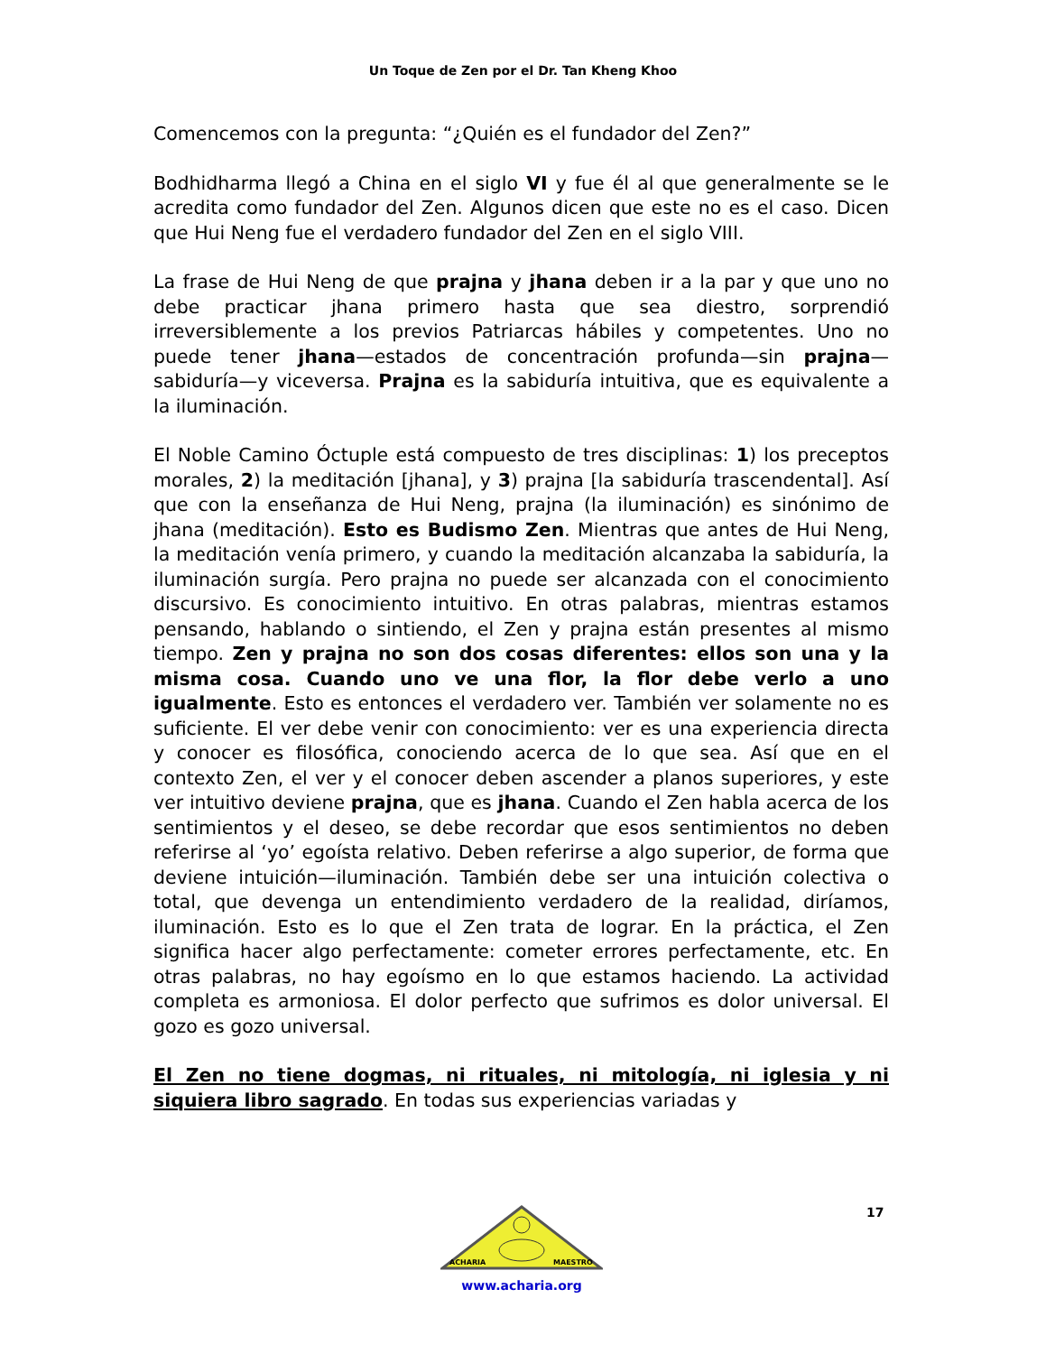Un Toque de Zen por el Dr. Tan Kheng Khoo
Comencemos con la pregunta: “¿Quién es el fundador del Zen?”
Bodhidharma llegó a China en el siglo VI y fue él al que generalmente se le acredita como fundador del Zen. Algunos dicen que este no es el caso. Dicen que Hui Neng fue el verdadero fundador del Zen en el siglo VIII.
La frase de Hui Neng de que prajna y jhana deben ir a la par y que uno no debe practicar jhana primero hasta que sea diestro, sorprendió irreversiblemente a los previos Patriarcas hábiles y competentes. Uno no puede tener jhana—estados de concentración profunda—sin prajna—sabiduría—y viceversa. Prajna es la sabiduría intuitiva, que es equivalente a la iluminación.
El Noble Camino Óctuple está compuesto de tres disciplinas: 1) los preceptos morales, 2) la meditación [jhana], y 3) prajna [la sabiduría trascendental]. Así que con la enseñanza de Hui Neng, prajna (la iluminación) es sinónimo de jhana (meditación). Esto es Budismo Zen. Mientras que antes de Hui Neng, la meditación venía primero, y cuando la meditación alcanzaba la sabiduría, la iluminación surgía. Pero prajna no puede ser alcanzada con el conocimiento discursivo. Es conocimiento intuitivo. En otras palabras, mientras estamos pensando, hablando o sintiendo, el Zen y prajna están presentes al mismo tiempo. Zen y prajna no son dos cosas diferentes: ellos son una y la misma cosa. Cuando uno ve una flor, la flor debe verlo a uno igualmente. Esto es entonces el verdadero ver. También ver solamente no es suficiente. El ver debe venir con conocimiento: ver es una experiencia directa y conocer es filosófica, conociendo acerca de lo que sea. Así que en el contexto Zen, el ver y el conocer deben ascender a planos superiores, y este ver intuitivo deviene prajna, que es jhana. Cuando el Zen habla acerca de los sentimientos y el deseo, se debe recordar que esos sentimientos no deben referirse al ‘yo’ egoísta relativo. Deben referirse a algo superior, de forma que deviene intuición—iluminación. También debe ser una intuición colectiva o total, que devenga un entendimiento verdadero de la realidad, diríamos, iluminación. Esto es lo que el Zen trata de lograr. En la práctica, el Zen significa hacer algo perfectamente: cometer errores perfectamente, etc. En otras palabras, no hay egoísmo en lo que estamos haciendo. La actividad completa es armoniosa. El dolor perfecto que sufrimos es dolor universal. El gozo es gozo universal.
El Zen no tiene dogmas, ni rituales, ni mitología, ni iglesia y ni siquiera libro sagrado. En todas sus experiencias variadas y
17
ACHARIA
MAESTRO
www.acharia.org